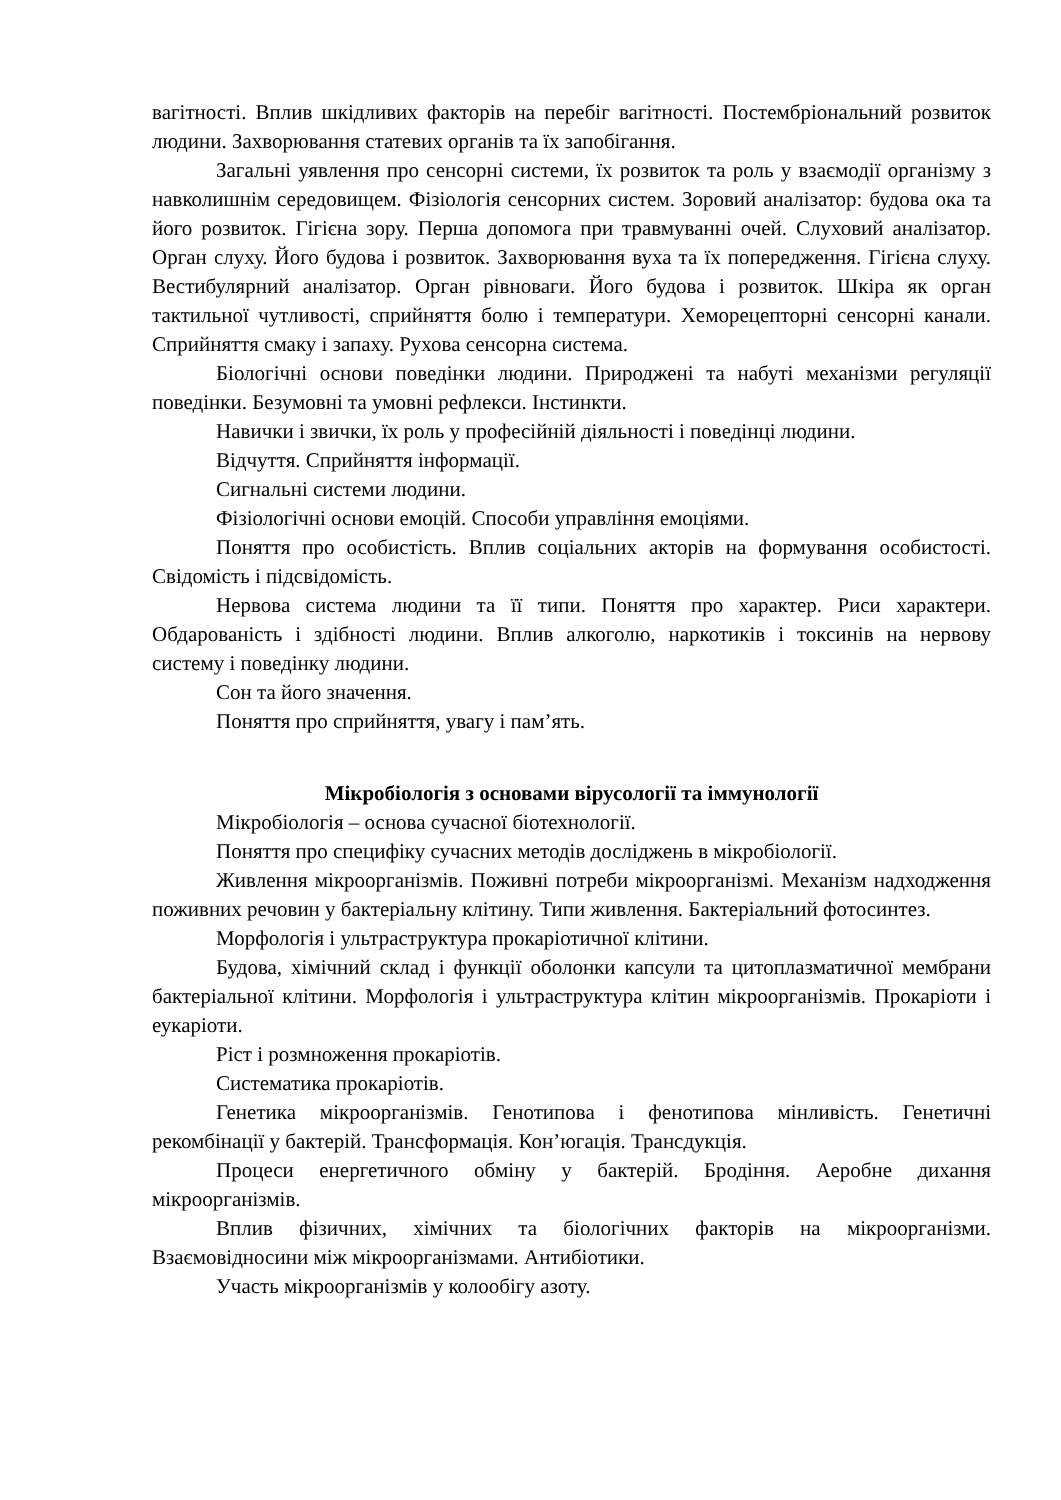вагітності. Вплив шкідливих факторів на перебіг вагітності. Постембріональний розвиток людини. Захворювання статевих органів та їх запобігання.
Загальні уявлення про сенсорні системи, їх розвиток та роль у взаємодії організму з навколишнім середовищем. Фізіологія сенсорних систем. Зоровий аналізатор: будова ока та його розвиток. Гігієна зору. Перша допомога при травмуванні очей. Слуховий аналізатор. Орган слуху. Його будова і розвиток. Захворювання вуха та їх попередження. Гігієна слуху. Вестибулярний аналізатор. Орган рівноваги. Його будова і розвиток. Шкіра як орган тактильної чутливості, сприйняття болю і температури. Хеморецепторні сенсорні канали. Сприйняття смаку і запаху. Рухова сенсорна система.
Біологічні основи поведінки людини. Природжені та набуті механізми регуляції поведінки. Безумовні та умовні рефлекси. Інстинкти.
Навички і звички, їх роль у професійній діяльності і поведінці людини.
Відчуття. Сприйняття інформації.
Сигнальні системи людини.
Фізіологічні основи емоцій. Способи управління емоціями.
Поняття про особистість. Вплив соціальних акторів на формування особистості. Свідомість і підсвідомість.
Нервова система людини та її типи. Поняття про характер. Риси характери. Обдарованість і здібності людини. Вплив алкоголю, наркотиків і токсинів на нервову систему і поведінку людини.
Сон та його значення.
Поняття про сприйняття, увагу і пам’ять.
Мікробіологія з основами вірусології та іммунології
Мікробіологія – основа сучасної біотехнології.
Поняття про специфіку сучасних методів досліджень в мікробіології.
Живлення мікроорганізмів. Поживні потреби мікроорганізмі. Механізм надходження поживних речовин у бактеріальну клітину. Типи живлення. Бактеріальний фотосинтез.
Морфологія і ультраструктура прокаріотичної клітини.
Будова, хімічний склад і функції оболонки капсули та цитоплазматичної мембрани бактеріальної клітини. Морфологія і ультраструктура клітин мікроорганізмів. Прокаріоти і еукаріоти.
Ріст і розмноження прокаріотів.
Систематика прокаріотів.
Генетика мікроорганізмів. Генотипова і фенотипова мінливість. Генетичні рекомбінації у бактерій. Трансформація. Кон’югація. Трансдукція.
Процеси енергетичного обміну у бактерій. Бродіння. Аеробне дихання мікроорганізмів.
Вплив фізичних, хімічних та біологічних факторів на мікроорганізми. Взаємовідносини між мікроорганізмами. Антибіотики.
Участь мікроорганізмів у колообігу азоту.